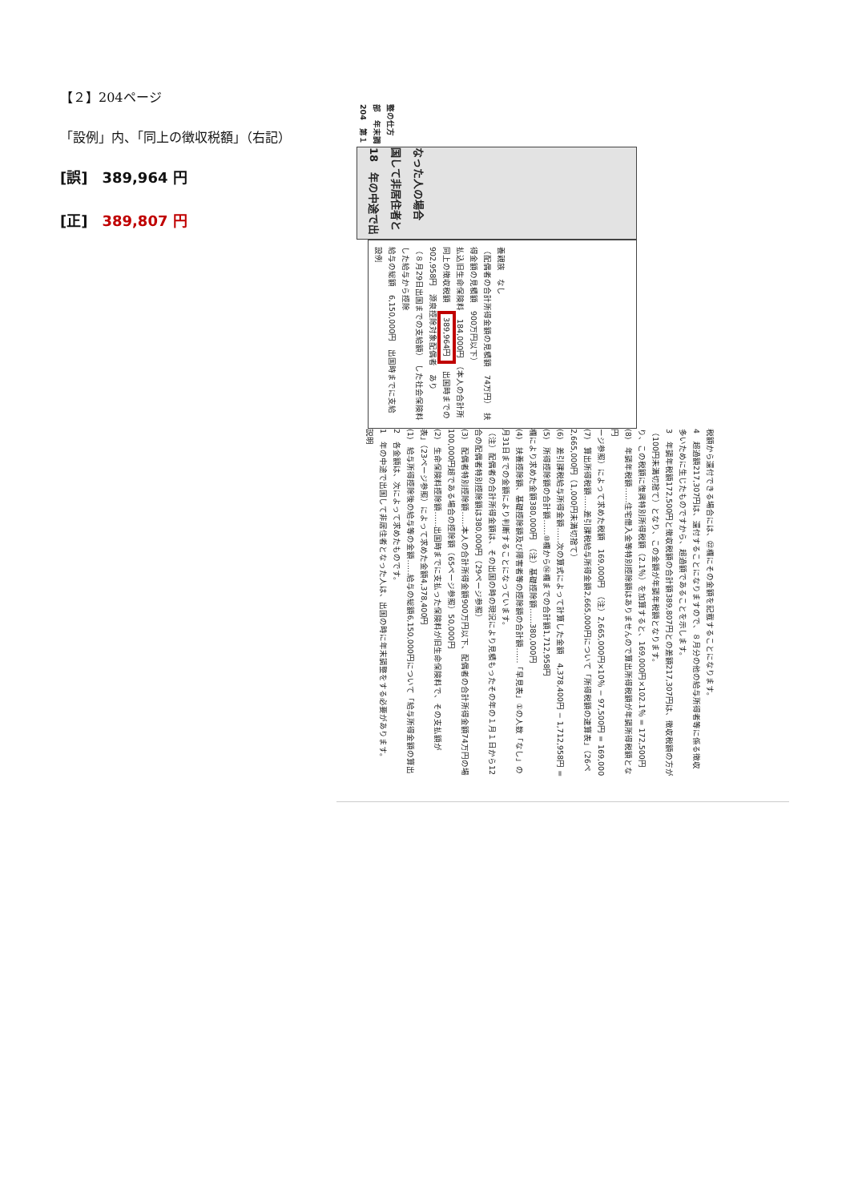【２】204ページ
「設例」内、「同上の徴収税額」（右記）
[誤]　389,964 円
[正]　389,807 円
204　第１部　年末調整の仕方
18　年の中途で出国して非居住者となった人の場合
設例
給与の総額　6,150,000円　出国時までに支給した給与から控除
（８月29日出国までの支給額）　した社会保険料　902,958円　源泉控除対象配偶者　あり
同上の徴収税額　389,964円　出国時までの払込旧生命保険料　184,000円　（本人の合計所得金額の見積額　900万円以下）
（配偶者の合計所得金額の見積額　74万円）　扶養親族　なし
説明
1　年の中途で出国して非居住者となった人は、出国の時に年末調整をする必要があります。
2　各金額は、次によって求めたものです。
(1)　給与所得控除後の給与等の金額……給与の総額6,150,000円について「給与所得金額の算出表」（23ページ参照）によって求めた金額4,378,400円
(2)　生命保険料控除額……出国時までに支払った保険料が旧生命保険料で、その支払額が100,000円超である場合の控除額（65ページ参照）50,000円
(3)　配偶者特別控除額……本人の合計所得金額900万円以下、配偶者の合計所得金額74万円の場合の配偶者特別控除額は380,000円（29ページ参照）
（注）配偶者の合計所得金額は、その出国の時の現況により見積もったその年の１月１日から12月31日までの金額により判断することになっています。
(4)　扶養控除額、基礎控除額及び障害者等の控除額の合計額……「早見表」①の人数「なし」の欄により求めた金額380,000円　（注）基礎控除額……380,000円
(5)　所得控除額の合計額……⑩欄から⑯欄までの合計額1,712,958円
(6)　差引課税給与所得金額……次の算式によって計算した金額　4,378,400円 − 1,712,958円 = 2,665,000円（1,000円未満切捨て）
(7)　算出所得税額……差引課税給与所得金額2,665,000円について「所得税額の速算表」（26ページ参照）によって求めた税額　169,000円　（注）2,665,000円×10％ − 97,500円 = 169,000円
(8)　年調年税額……住宅借入金等特別控除額はありませんので算出所得税額が年調所得税額となり、この税額に復興特別所得税額（2.1％）を加算すると、169,000円×102.1％ = 172,500円（100円未満切捨て）となり、この金額が年調年税額となります。
3　年調年税額172,500円と徴収税額の合計額389,807円との差額217,307円は、徴収税額の方が多いために生じたものですから、超過額であることを示します。
4　超過額217,307円は、還付することになりますので、８月分の他の給与所得者等に係る徴収税額から還付できる場合には、㉒欄にその金額を記載することになります。